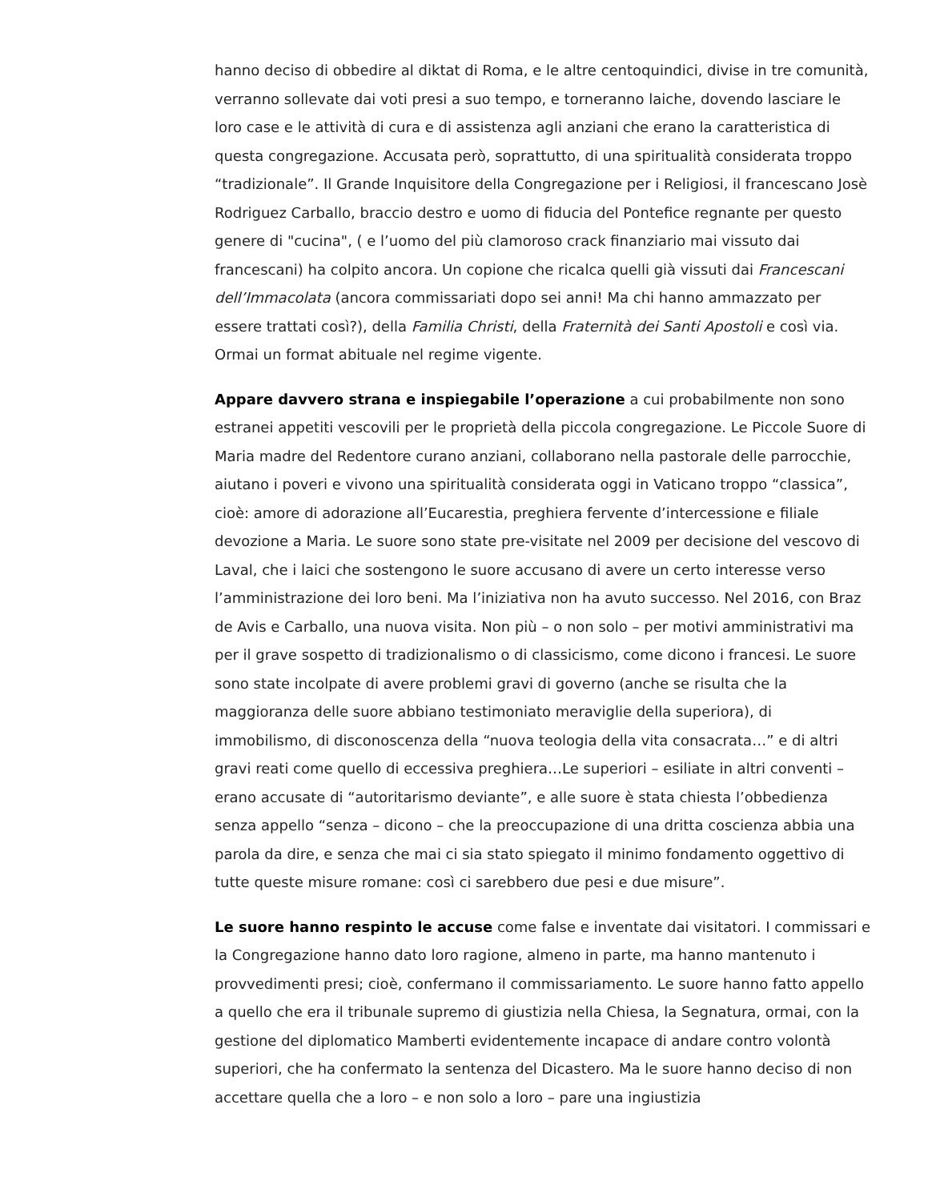hanno deciso di obbedire al diktat di Roma, e le altre centoquindici, divise in tre comunità, verranno sollevate dai voti presi a suo tempo, e torneranno laiche, dovendo lasciare le loro case e le attività di cura e di assistenza agli anziani che erano la caratteristica di questa congregazione. Accusata però, soprattutto, di una spiritualità considerata troppo “tradizionale”. Il Grande Inquisitore della Congregazione per i Religiosi, il francescano Josè Rodriguez Carballo, braccio destro e uomo di fiducia del Pontefice regnante per questo genere di "cucina", ( e l’uomo del più clamoroso crack finanziario mai vissuto dai francescani) ha colpito ancora. Un copione che ricalca quelli già vissuti dai Francescani dell’Immacolata (ancora commissariati dopo sei anni! Ma chi hanno ammazzato per essere trattati così?), della Familia Christi, della Fraternità dei Santi Apostoli e così via. Ormai un format abituale nel regime vigente.
Appare davvero strana e inspiegabile l’operazione a cui probabilmente non sono estranei appetiti vescovili per le proprietà della piccola congregazione. Le Piccole Suore di Maria madre del Redentore curano anziani, collaborano nella pastorale delle parrocchie, aiutano i poveri e vivono una spiritualità considerata oggi in Vaticano troppo “classica”, cioè: amore di adorazione all’Eucarestia, preghiera fervente d’intercessione e filiale devozione a Maria. Le suore sono state pre-visitate nel 2009 per decisione del vescovo di Laval, che i laici che sostengono le suore accusano di avere un certo interesse verso l’amministrazione dei loro beni. Ma l’iniziativa non ha avuto successo. Nel 2016, con Braz de Avis e Carballo, una nuova visita. Non più – o non solo – per motivi amministrativi ma per il grave sospetto di tradizionalismo o di classicismo, come dicono i francesi. Le suore sono state incolpate di avere problemi gravi di governo (anche se risulta che la maggioranza delle suore abbiano testimoniato meraviglie della superiora), di immobilismo, di disconoscenza della “nuova teologia della vita consacrata…” e di altri gravi reati come quello di eccessiva preghiera…Le superiori – esiliate in altri conventi – erano accusate di “autoritarismo deviante”, e alle suore è stata chiesta l’obbedienza senza appello “senza – dicono – che la preoccupazione di una dritta coscienza abbia una parola da dire, e senza che mai ci sia stato spiegato il minimo fondamento oggettivo di tutte queste misure romane: così ci sarebbero due pesi e due misure”.
Le suore hanno respinto le accuse come false e inventate dai visitatori. I commissari e la Congregazione hanno dato loro ragione, almeno in parte, ma hanno mantenuto i provvedimenti presi; cioè, confermano il commissariamento. Le suore hanno fatto appello a quello che era il tribunale supremo di giustizia nella Chiesa, la Segnatura, ormai, con la gestione del diplomatico Mamberti evidentemente incapace di andare contro volontà superiori, che ha confermato la sentenza del Dicastero. Ma le suore hanno deciso di non accettare quella che a loro – e non solo a loro – pare una ingiustizia